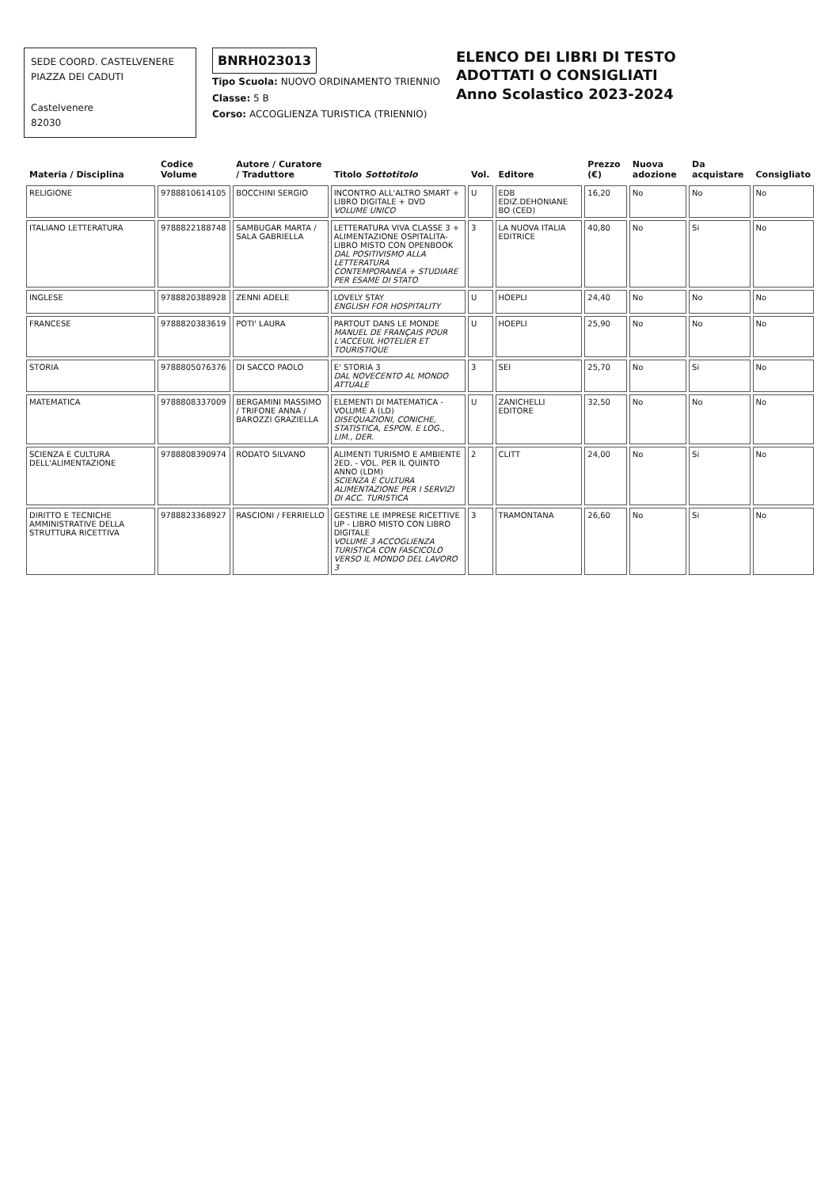SEDE COORD. CASTELVENERE
PIAZZA DEI CADUTI
Castelvenere
82030
BNRH023013
Tipo Scuola: NUOVO ORDINAMENTO TRIENNIO
Classe: 5 B
Corso: ACCOGLIENZA TURISTICA (TRIENNIO)
ELENCO DEI LIBRI DI TESTO
ADOTTATI O CONSIGLIATI
Anno Scolastico 2023-2024
| Materia / Disciplina | Codice Volume | Autore / Curatore / Traduttore | Titolo Sottotitolo | Vol. | Editore | Prezzo (€) | Nuova adozione | Da acquistare | Consigliato |
| --- | --- | --- | --- | --- | --- | --- | --- | --- | --- |
| RELIGIONE | 9788810614105 | BOCCHINI SERGIO | INCONTRO ALL'ALTRO SMART + LIBRO DIGITALE + DVD VOLUME UNICO | U | EDB EDIZ.DEHONIANE BO (CED) | 16,20 | No | No | No |
| ITALIANO LETTERATURA | 9788822188748 | SAMBUGAR MARTA / SALA GABRIELLA | LETTERATURA VIVA CLASSE 3 + ALIMENTAZIONE OSPITALITA-LIBRO MISTO CON OPENBOOK DAL POSITIVISMO ALLA LETTERATURA CONTEMPORANEA + STUDIARE PER ESAME DI STATO | 3 | LA NUOVA ITALIA EDITRICE | 40,80 | No | Si | No |
| INGLESE | 9788820388928 | ZENNI ADELE | LOVELY STAY ENGLISH FOR HOSPITALITY | U | HOEPLI | 24,40 | No | No | No |
| FRANCESE | 9788820383619 | POTI' LAURA | PARTOUT DANS LE MONDE MANUEL DE FRANÇAIS POUR L'ACCEUIL HOTELIER ET TOURISTIQUE | U | HOEPLI | 25,90 | No | No | No |
| STORIA | 9788805076376 | DI SACCO PAOLO | E' STORIA 3 DAL NOVECENTO AL MONDO ATTUALE | 3 | SEI | 25,70 | No | Si | No |
| MATEMATICA | 9788808337009 | BERGAMINI MASSIMO / TRIFONE ANNA / BAROZZI GRAZIELLA | ELEMENTI DI MATEMATICA - VOLUME A (LD) DISEQUAZIONI, CONICHE, STATISTICA, ESPON. E LOG., LIM., DER. | U | ZANICHELLI EDITORE | 32,50 | No | No | No |
| SCIENZA E CULTURA DELL'ALIMENTAZIONE | 9788808390974 | RODATO SILVANO | ALIMENTI TURISMO E AMBIENTE 2ED. - VOL. PER IL QUINTO ANNO (LDM) SCIENZA E CULTURA ALIMENTAZIONE PER I SERVIZI DI ACC. TURISTICA | 2 | CLITT | 24,00 | No | Si | No |
| DIRITTO E TECNICHE AMMINISTRATIVE DELLA STRUTTURA RICETTIVA | 9788823368927 | RASCIONI / FERRIELLO | GESTIRE LE IMPRESE RICETTIVE UP - LIBRO MISTO CON LIBRO DIGITALE VOLUME 3 ACCOGLIENZA TURISTICA CON FASCICOLO VERSO IL MONDO DEL LAVORO 3 | 3 | TRAMONTANA | 26,60 | No | Si | No |